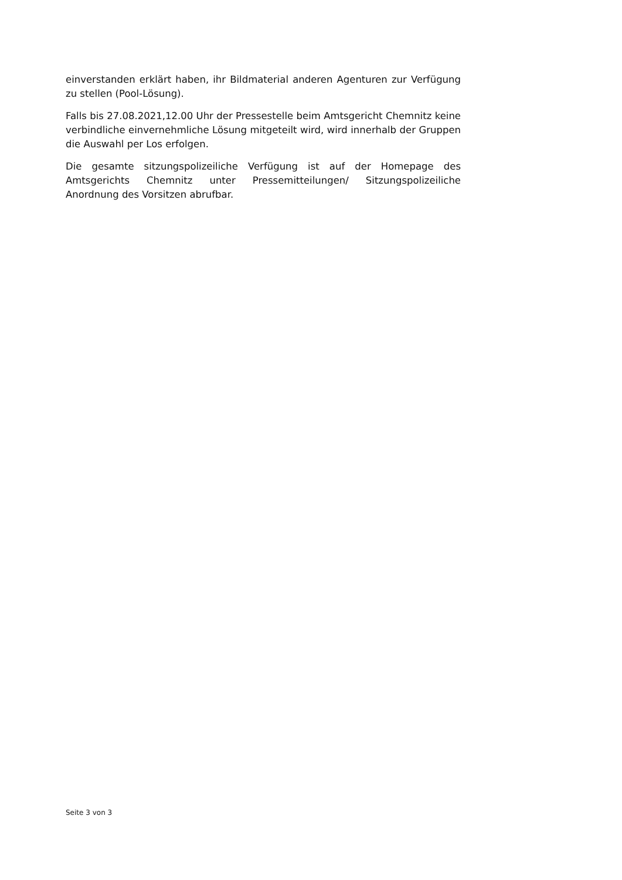einverstanden erklärt haben, ihr Bildmaterial anderen Agenturen zur Verfügung zu stellen (Pool-Lösung).
Falls bis 27.08.2021,12.00 Uhr der Pressestelle beim Amtsgericht Chemnitz keine verbindliche einvernehmliche Lösung mitgeteilt wird, wird innerhalb der Gruppen die Auswahl per Los erfolgen.
Die gesamte sitzungspolizeiliche Verfügung ist auf der Homepage des Amtsgerichts Chemnitz unter Pressemitteilungen/ Sitzungspolizeiliche Anordnung des Vorsitzen abrufbar.
Seite 3 von 3